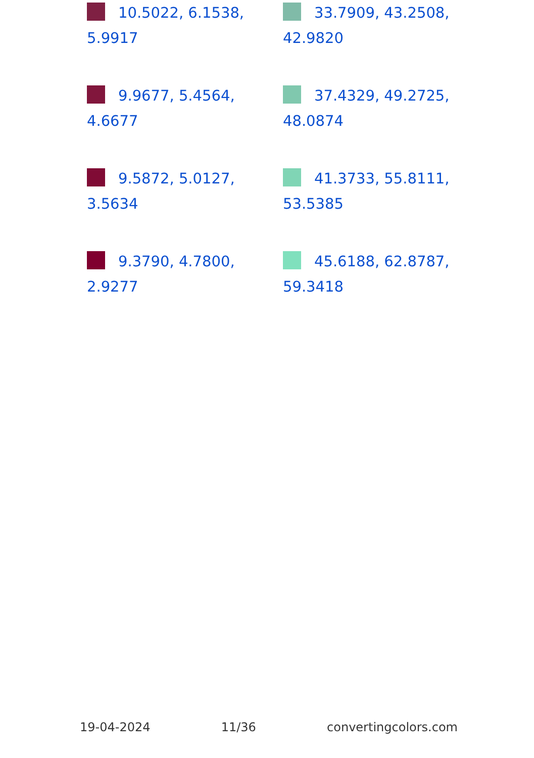10.5022, 6.1538, 5.9917
33.7909, 43.2508, 42.9820
9.9677, 5.4564, 4.6677
37.4329, 49.2725, 48.0874
9.5872, 5.0127, 3.5634
41.3733, 55.8111, 53.5385
9.3790, 4.7800, 2.9277
45.6188, 62.8787, 59.3418
19-04-2024 11/36 convertingcolors.com